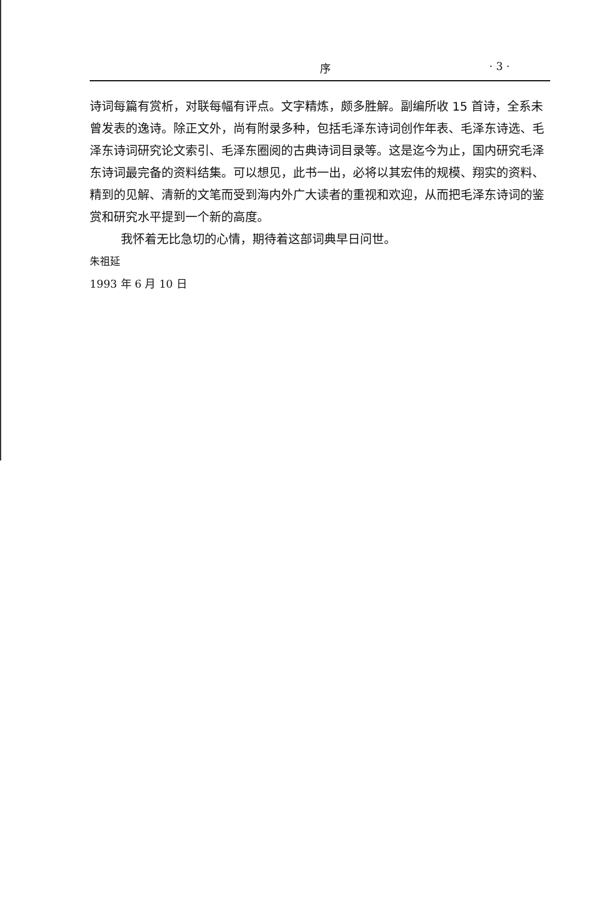序 · 3 ·
诗词每篇有赏析，对联每幅有评点。文字精炼，颇多胜解。副编所收 15 首诗，全系未曾发表的逸诗。除正文外，尚有附录多种，包括毛泽东诗词创作年表、毛泽东诗选、毛泽东诗词研究论文索引、毛泽东圈阅的古典诗词目录等。这是迄今为止，国内研究毛泽东诗词最完备的资料结集。可以想见，此书一出，必将以其宏伟的规模、翔实的资料、精到的见解、清新的文笔而受到海内外广大读者的重视和欢迎，从而把毛泽东诗词的鉴赏和研究水平提到一个新的高度。
我怀着无比急切的心情，期待着这部词典早日问世。
朱祖延
1993 年 6 月 10 日